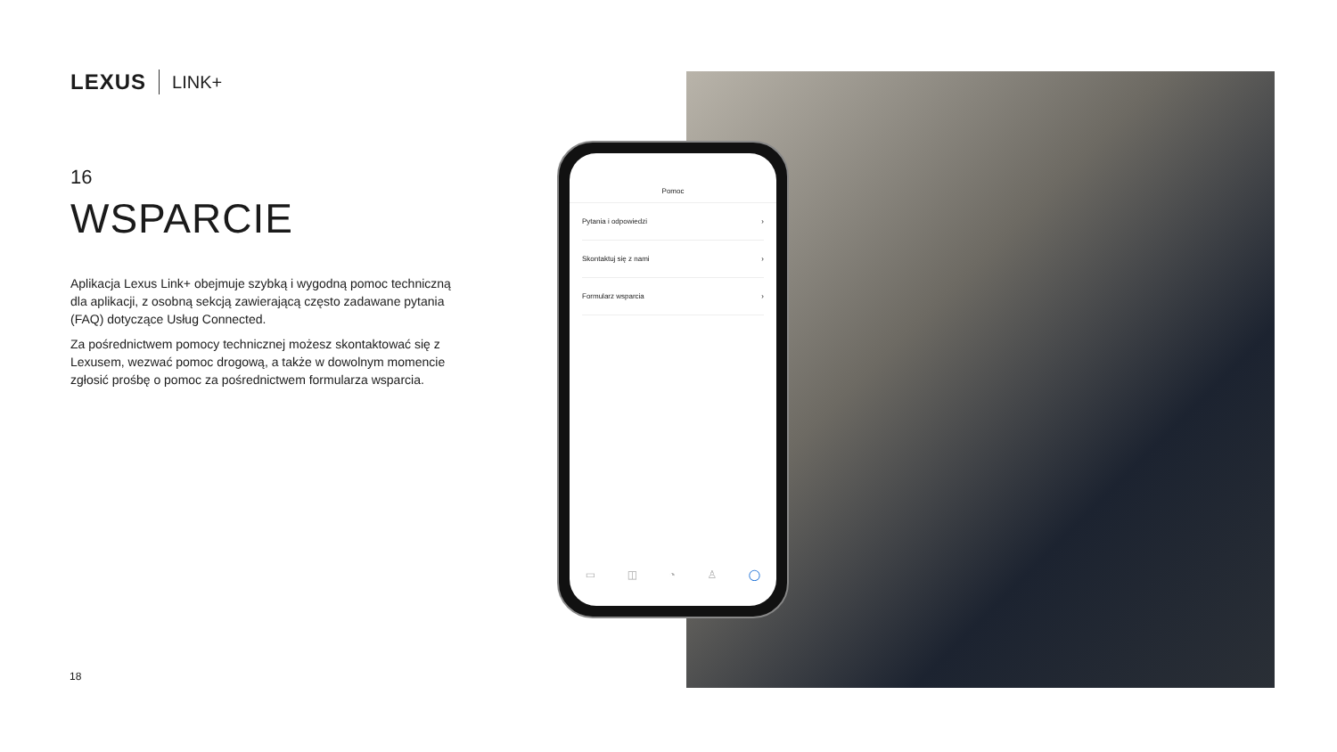LEXUS LINK+
16
WSPARCIE
Aplikacja Lexus Link+ obejmuje szybką i wygodną pomoc techniczną dla aplikacji, z osobną sekcją zawierającą często zadawane pytania (FAQ) dotyczące Usług Connected.
Za pośrednictwem pomocy technicznej możesz skontaktować się z Lexusem, wezwać pomoc drogową, a także w dowolnym momencie zgłosić prośbę o pomoc za pośrednictwem formularza wsparcia.
Pomoc
Pytania i odpowiedzi ›
Skontaktuj się z nami ›
Formularz wsparcia ›
▭ ◫ ◔ ♙ ◯
18